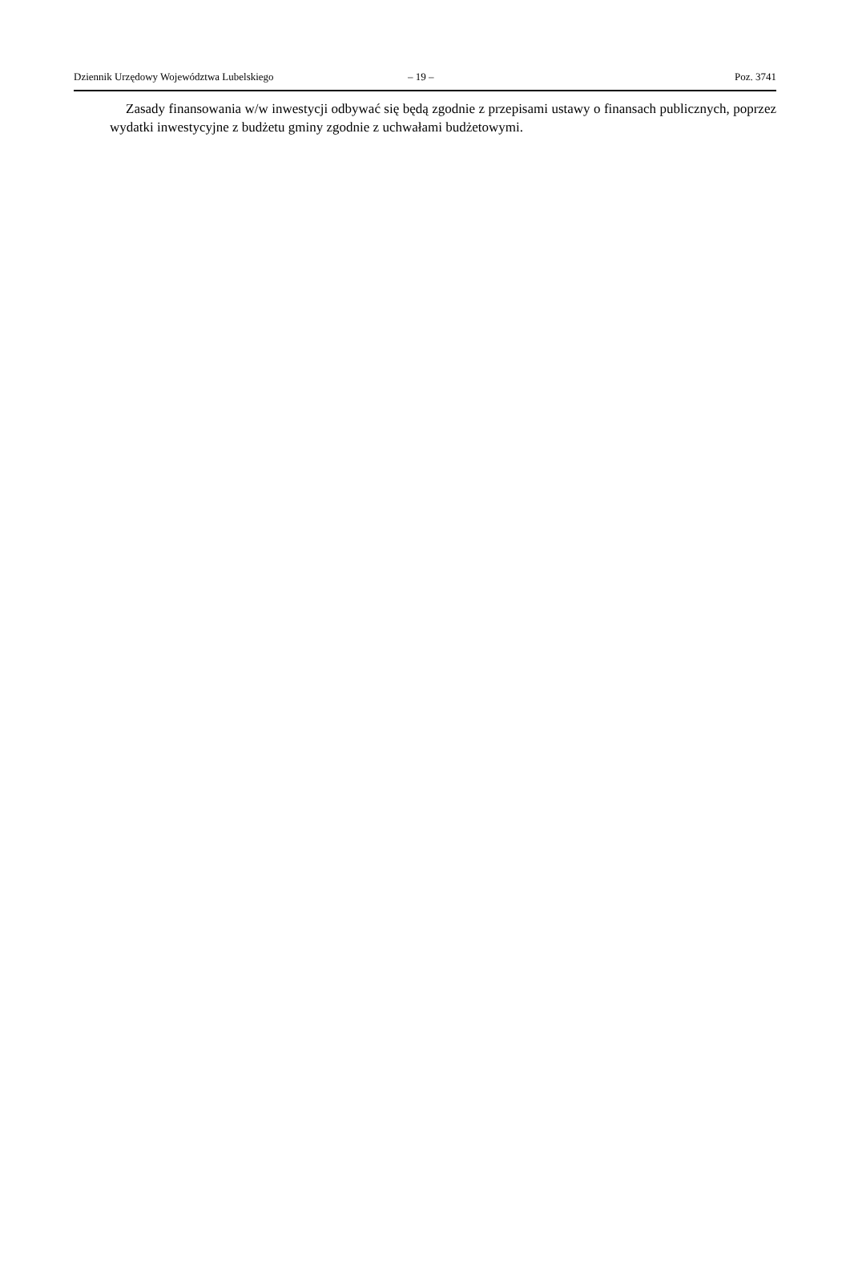Dziennik Urzędowy Województwa Lubelskiego – 19 – Poz. 3741
Zasady finansowania w/w inwestycji odbywać się będą zgodnie z przepisami ustawy o finansach publicznych, poprzez wydatki inwestycyjne z budżetu gminy zgodnie z uchwałami budżetowymi.